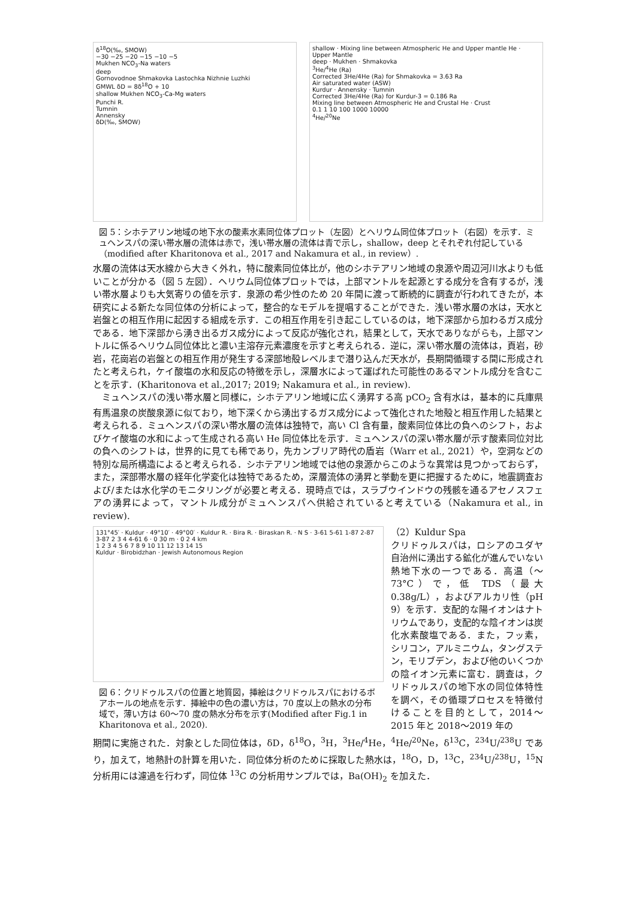δ<sup>18</sup>O(‰, SMOW)
−30 −25 −20 −15 −10 −5
Mukhen NCO<sub>3</sub>-Na waters
deep
Gornovodnoe Shmakovka Lastochka Nizhnie Luzhki
GMWL δD = 8δ<sup>18</sup>O + 10
shallow Mukhen NCO<sub>3</sub>-Ca-Mg waters
Punchi R.
Tumnin
Annensky
δD(‰, SMOW)
shallow · Mixing line between Atmospheric He and Upper mantle He · Upper Mantle
deep · Mukhen · Shmakovka
<sup>3</sup>He/<sup>4</sup>He (Ra)
Corrected 3He/4He (Ra) for Shmakovka = 3.63 Ra
Air saturated water (ASW)
Kurdur · Annensky · Tumnin
Corrected 3He/4He (Ra) for Kurdur-3 = 0.186 Ra
Mixing line between Atmospheric He and Crustal He · Crust
0.1 1 10 100 1000 10000
<sup>4</sup>He/<sup>20</sup>Ne
図 5：シホテアリン地域の地下水の酸素水素同位体プロット（左図）とヘリウム同位体プロット（右図）を示す．ミュヘンスパの深い帯水層の流体は赤で，浅い帯水層の流体は青で示し，shallow，deep とそれぞれ付記している（modified after Kharitonova et al., 2017 and Nakamura et al., in review）.
水層の流体は天水線から大きく外れ，特に酸素同位体比が，他のシホテアリン地域の泉源や周辺河川水よりも低いことが分かる（図 5 左図）．ヘリウム同位体プロットでは，上部マントルを起源とする成分を含有するが，浅い帯水層よりも大気寄りの値を示す．泉源の希少性のため 20 年間に渡って断続的に調査が行われてきたが，本研究による新たな同位体の分析によって，整合的なモデルを提唱することができた．浅い帯水層の水は，天水と岩盤との相互作用に起因する組成を示す．この相互作用を引き起こしているのは，地下深部から加わるガス成分である．地下深部から湧き出るガス成分によって反応が強化され，結果として，天水でありながらも，上部マントルに係るヘリウム同位体比と濃い主溶存元素濃度を示すと考えられる．逆に，深い帯水層の流体は，頁岩，砂岩，花崗岩の岩盤との相互作用が発生する深部地殻レベルまで潜り込んだ天水が，長期間循環する間に形成されたと考えられ，ケイ酸塩の水和反応の特徴を示し，深層水によって運ばれた可能性のあるマントル成分を含むことを示す．(Kharitonova et al.,2017; 2019; Nakamura et al., in review).
　ミュヘンスパの浅い帯水層と同様に，シホテアリン地域に広く湧昇する高 pCO<sub>2</sub> 含有水は，基本的に兵庫県有馬温泉の炭酸泉源に似ており，地下深くから湧出するガス成分によって強化された地殻と相互作用した結果と考えられる．ミュヘンスパの深い帯水層の流体は独特で，高い Cl 含有量，酸素同位体比の負へのシフト，およびケイ酸塩の水和によって生成される高い He 同位体比を示す．ミュヘンスパの深い帯水層が示す酸素同位対比の負へのシフトは，世界的に見ても稀であり，先カンブリア時代の盾岩（Warr et al., 2021）や，空洞などの特別な局所構造によると考えられる．シホテアリン地域では他の泉源からこのような異常は見つかっておらず，また，深部帯水層の経年化学変化は独特であるため，深層流体の湧昇と挙動を更に把握するために，地震調査および/または水化学のモニタリングが必要と考える．現時点では，スラブウインドウの残骸を通るアセノスフェアの湧昇によって，マントル成分がミュヘンスパへ供給されていると考えている（Nakamura et al., in review).
131°45′ · Kuldur · 49°10′ · 49°00′ · Kuldur R. · Bira R. · Biraskan R. · N S · 3-61 5-61 1-87 2-87 3-87 2 3 4 4-61 6 · 0 30 m · 0 2 4 km
1 2 3 4 5 6 7 8 9 10 11 12 13 14 15
Kuldur · Birobidzhan · Jewish Autonomous Region
図 6：クリドゥルスパの位置と地質図，挿絵はクリドゥルスパにおけるボアホールの地点を示す．挿絵中の色の濃い方は，70 度以上の熱水の分布域で，薄い方は 60～70 度の熱水分布を示す(Modified after Fig.1 in Kharitonova et al., 2020).
（2）Kuldur Spa
クリドゥルスパは，ロシアのユダヤ自治州に湧出する鉱化が進んでいない熱地下水の一つである．高温（～73°C）で，低 TDS（最大 0.38g/L），およびアルカリ性（pH 9）を示す．支配的な陽イオンはナトリウムであり，支配的な陰イオンは炭化水素酸塩である．また，フッ素，シリコン，アルミニウム，タングステン，モリブデン，および他のいくつかの陰イオン元素に富む．調査は，クリドゥルスパの地下水の同位体特性を調べ，その循環プロセスを特徴付けることを目的として，2014～2015 年と 2018～2019 年の
期間に実施された．対象とした同位体は，δD，δ<sup>18</sup>O，<sup>3</sup>H，<sup>3</sup>He/<sup>4</sup>He，<sup>4</sup>He/<sup>20</sup>Ne，δ<sup>13</sup>C，<sup>234</sup>U/<sup>238</sup>U であり，加えて，地熱計の計算を用いた．同位体分析のために採取した熱水は，<sup>18</sup>O，D，<sup>13</sup>C，<sup>234</sup>U/<sup>238</sup>U，<sup>15</sup>N 分析用には濾過を行わず，同位体 <sup>13</sup>C の分析用サンプルでは，Ba(OH)<sub>2</sub> を加えた．